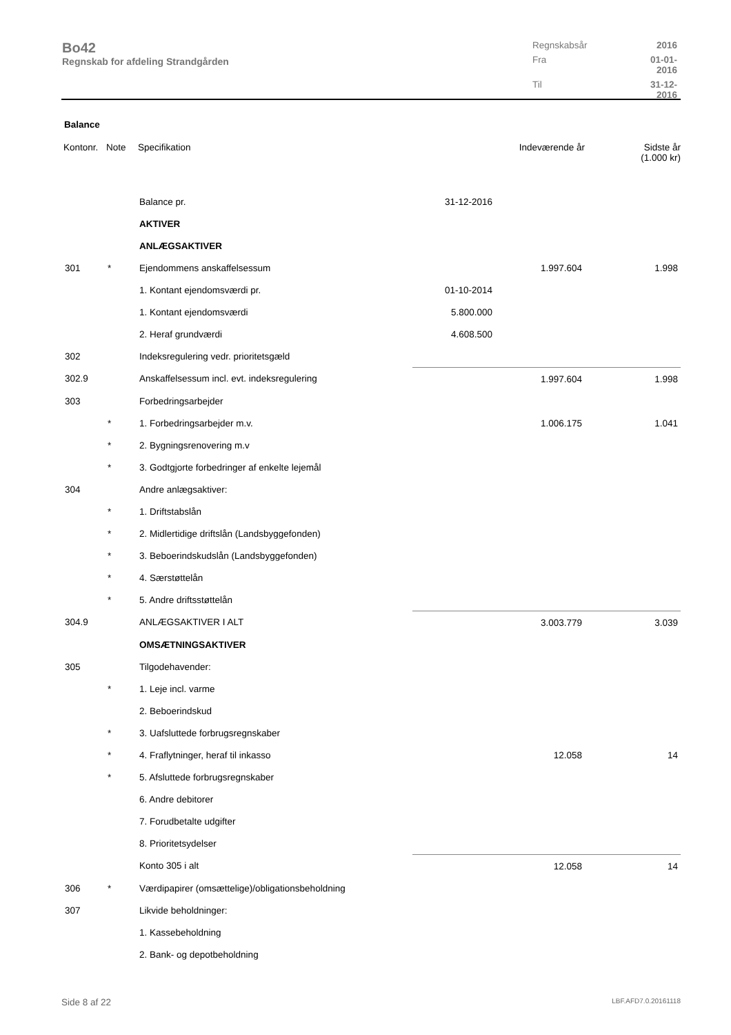Bo42
Regnskab for afdeling Strandgården
Regnskabsår 2016 Fra 01-01-2016 Til 31-12-2016
Balance
| Kontonr. | Note | Specifikation | | Indeværende år | Sidste år (1.000 kr) |
| --- | --- | --- | --- | --- | --- |
| | | Balance pr. | 31-12-2016 | | |
| | | AKTIVER | | | |
| | | ANLÆGSAKTIVER | | | |
| 301 | * | Ejendommens anskaffelsessum | | 1.997.604 | 1.998 |
| | | 1. Kontant ejendomsværdi pr. | 01-10-2014 | | |
| | | 1. Kontant ejendomsværdi | 5.800.000 | | |
| | | 2. Heraf grundværdi | 4.608.500 | | |
| 302 | | Indeksregulering vedr. prioritetsgæld | | | |
| 302.9 | | Anskaffelsessum incl. evt. indeksregulering | | 1.997.604 | 1.998 |
| 303 | | Forbedringsarbejder | | | |
| | * | 1. Forbedringsarbejder m.v. | | 1.006.175 | 1.041 |
| | * | 2. Bygningsrenovering m.v | | | |
| | * | 3. Godtgjorte forbedringer af enkelte lejemål | | | |
| 304 | | Andre anlægsaktiver: | | | |
| | * | 1. Driftstabslån | | | |
| | * | 2. Midlertidige driftslån (Landsbyggefonden) | | | |
| | * | 3. Beboerindskudslån (Landsbyggefonden) | | | |
| | * | 4. Særstøttelån | | | |
| | * | 5. Andre driftsstøttelån | | | |
| 304.9 | | ANLÆGSAKTIVER I ALT | | 3.003.779 | 3.039 |
| | | OMSÆTNINGSAKTIVER | | | |
| 305 | | Tilgodehavender: | | | |
| | * | 1. Leje incl. varme | | | |
| | | 2. Beboerindskud | | | |
| | * | 3. Uafsluttede forbrugsregnskaber | | | |
| | * | 4. Fraflytninger, heraf til inkasso | | 12.058 | 14 |
| | * | 5. Afsluttede forbrugsregnskaber | | | |
| | | 6. Andre debitorer | | | |
| | | 7. Forudbetalte udgifter | | | |
| | | 8. Prioritetsydelser | | | |
| | | Konto 305 i alt | | 12.058 | 14 |
| 306 | * | Værdipapirer (omsættelige)/obligationsbeholdning | | | |
| 307 | | Likvide beholdninger: | | | |
| | | 1. Kassebeholdning | | | |
| | | 2. Bank- og depotbeholdning | | | |
Side 8 af 22 LBF.AFD7.0.20161118